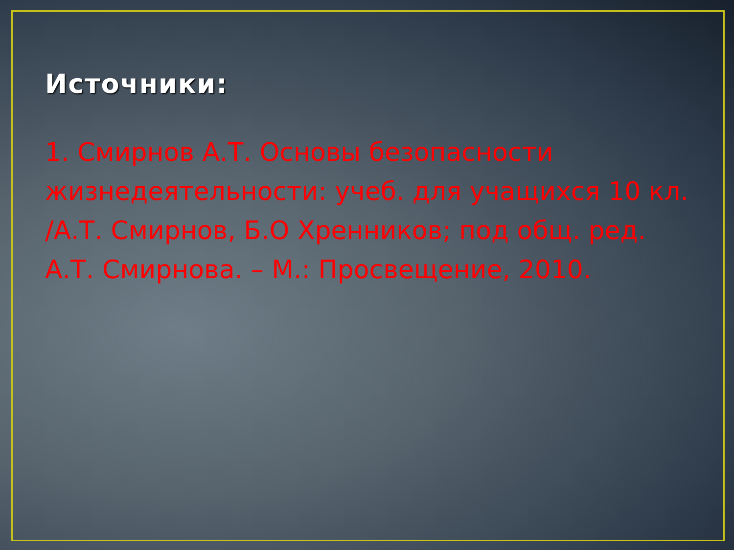Источники:
1. Смирнов А.Т. Основы безопасности жизнедеятельности: учеб. для учащихся 10 кл. /А.Т. Смирнов, Б.О Хренников; под общ. ред. А.Т. Смирнова. – М.: Просвещение, 2010.